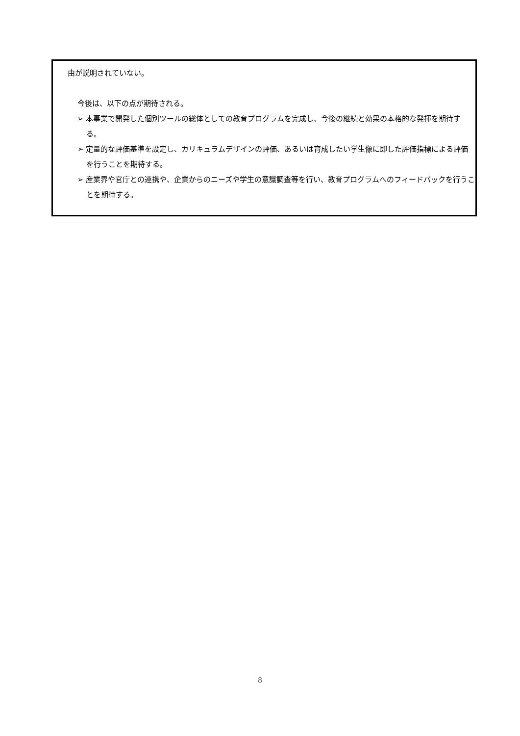由が説明されていない。
今後は、以下の点が期待される。
➢ 本事業で開発した個別ツールの総体としての教育プログラムを完成し、今後の継続と効果の本格的な発揮を期待する。
➢ 定量的な評価基準を設定し、カリキュラムデザインの評価、あるいは育成したい学生像に即した評価指標による評価を行うことを期待する。
➢ 産業界や官庁との連携や、企業からのニーズや学生の意識調査等を行い、教育プログラムへのフィードバックを行うことを期待する。
8